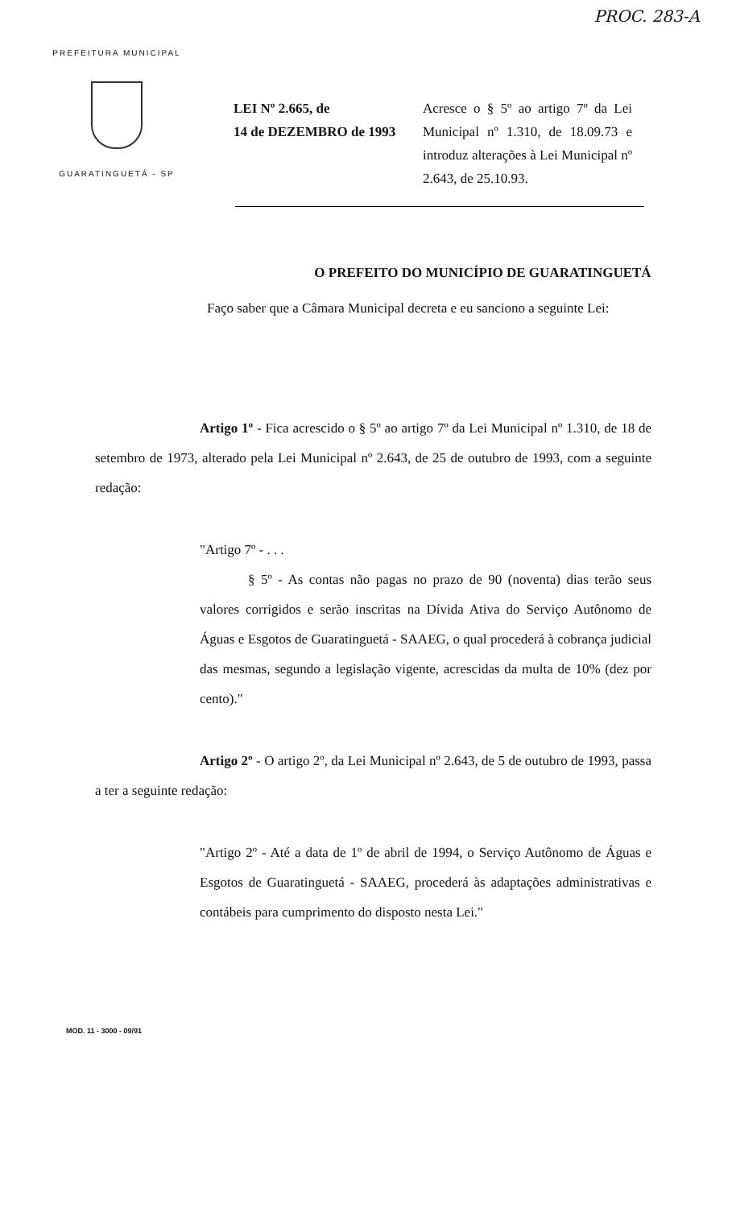PROC. 283-A
PREFEITURA MUNICIPAL
GUARATINGUETÁ - SP
LEI Nº 2.665, de
14 de DEZEMBRO de 1993
Acresce o § 5º ao artigo 7º da Lei Municipal nº 1.310, de 18.09.73 e introduz alterações à Lei Municipal nº 2.643, de 25.10.93.
O PREFEITO DO MUNICÍPIO DE GUARATINGUETÁ
Faço saber que a Câmara Municipal decreta e eu sanciono a seguinte Lei:
Artigo 1º - Fica acrescido o § 5º ao artigo 7º da Lei Municipal nº 1.310, de 18 de setembro de 1973, alterado pela Lei Municipal nº 2.643, de 25 de outubro de 1993, com a seguinte redação:
"Artigo 7º - . . .
§ 5º - As contas não pagas no prazo de 90 (noventa) dias terão seus valores corrigidos e serão inscritas na Dívida Ativa do Serviço Autônomo de Águas e Esgotos de Guaratinguetá - SAAEG, o qual procederá à cobrança judicial das mesmas, segundo a legislação vigente, acrescidas da multa de 10% (dez por cento)."
Artigo 2º - O artigo 2º, da Lei Municipal nº 2.643, de 5 de outubro de 1993, passa a ter a seguinte redação:
"Artigo 2º - Até a data de 1º de abril de 1994, o Serviço Autônomo de Águas e Esgotos de Guaratinguetá - SAAEG, procederá às adaptações administrativas e contábeis para cumprimento do disposto nesta Lei."
MOD. 11 - 3000 - 09/91